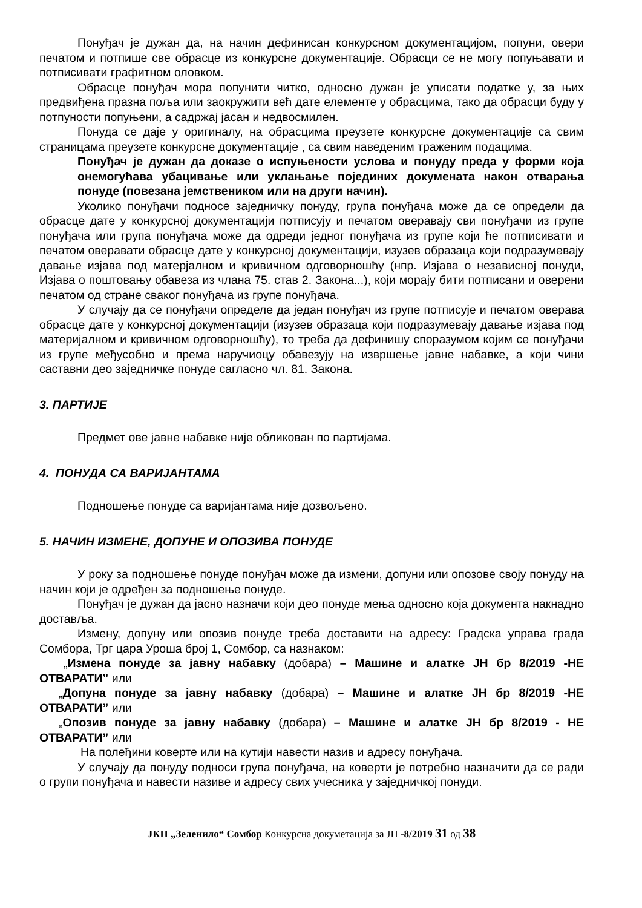Понуђач је дужан да, на начин дефинисан конкурсном документацијом, попуни, овери печатом и потпише све обрасце из конкурсне документације. Обрасци се не могу попуњавати и потписивати графитном оловком.
Обрасце понуђач мора попунити читко, односно дужан је уписати податке у, за њих предвиђена празна поља или заокружити већ дате елементе у обрасцима, тако да обрасци буду у потпуности попуњени, а садржај јасан и недвосмилен.
Понуда се даје у оригиналу, на обрасцима преузете конкурсне документације са свим страницама преузете конкурсне документације , са свим наведеним траженим подацима.
Понуђач је дужан да доказе о испуњености услова и понуду преда у форми која онемогућава убацивање или уклањање појединих докумената након отварања понуде (повезана јемствеником или на други начин).
Уколико понуђачи подносе заједничку понуду, група понуђача може да се определи да обрасце дате у конкурсној документацији потписују и печатом оверавају сви понуђачи из групе понуђача или група понуђача може да одреди једног понуђача из групе који ће потписивати и печатом оверавати обрасце дате у конкурсној документацији, изузев образаца који подразумевају давање изјава под матерјалном и кривичном одговорношћу (нпр. Изјава о независној понуди, Изјава о поштовању обавеза из члана 75. став 2. Закона...), који морају бити потписани и оверени печатом од стране сваког понуђача из групе понуђача.
У случају да се понуђачи определе да један понуђач из групе потписује и печатом оверава обрасце дате у конкурсној документацији (изузев образаца који подразумевају давање изјава под материјалном и кривичном одговорношћу), то треба да дефинишу споразумом којим се понуђачи из групе међусобно и према наручиоцу обавезују на извршење јавне набавке, а који чини саставни део заједничке понуде сагласно чл. 81. Закона.
3. ПАРТИЈЕ
Предмет ове јавне набавке није обликован по партијама.
4. ПОНУДА СА ВАРИЈАНТАМА
Подношење понуде са варијантама није дозвољено.
5. НАЧИН ИЗМЕНЕ, ДОПУНЕ И ОПОЗИВА ПОНУДЕ
У року за подношење понуде понуђач може да измени, допуни или опозове своју понуду на начин који је одређен за подношење понуде.
Понуђач је дужан да јасно назначи који део понуде мења односно која документа накнадно доставља.
Измену, допуну или опозив понуде треба доставити на адресу: Градска управа града Сомбора, Трг цара Уроша број 1, Сомбор, са назнаком:
„Измена понуде за јавну набавку (добара) – Машине и алатке ЈН бр 8/2019 -НЕ ОТВАРАТИ” или
„Допуна понуде за јавну набавку (добара) – Машине и алатке ЈН бр 8/2019 -НЕ ОТВАРАТИ” или
„Опозив понуде за јавну набавку (добара) – Машине и алатке ЈН бр 8/2019 - НЕ ОТВАРАТИ” или
На полеђини коверте или на кутији навести назив и адресу понуђача.
У случају да понуду подноси група понуђача, на коверти је потребно назначити да се ради о групи понуђача и навести називе и адресу свих учесника у заједничкој понуди.
ЈКП „Зеленило“ Сомбор Конкурсна докуметација за ЈН -8/2019 31 од 38